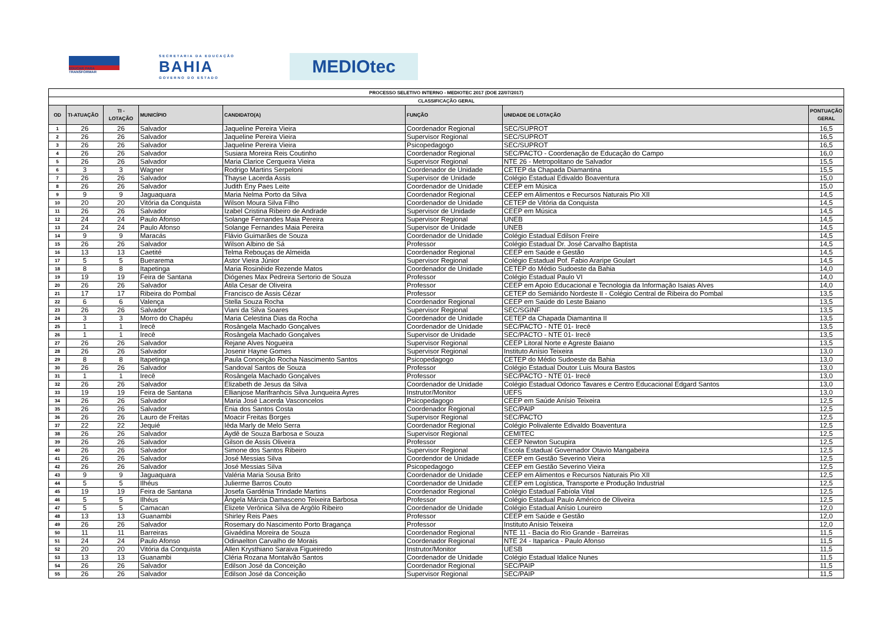EDUCAR PARA TRANSFORMAR
SECRETARIA DA EDUCAÇÃO
BAHIA
GOVERNO DO ESTADO
MEDIOtec
| PROCESSO SELETIVO INTERNO - MEDIOTEC 2017 (DOE 22/07/2017) | | | | | | | |
| CLASSIFICAÇÃO GERAL | | | | | | | |
| OD | TI-ATUAÇÃO | TI - LOTAÇÃO | MUNICÍPIO | CANDIDATO(A) | FUNÇÃO | UNIDADE DE LOTAÇÃO | PONTUAÇÃO GERAL |
| 1 | 26 | 26 | Salvador | Jaqueline Pereira Vieira | Coordenador Regional | SEC/SUPROT | 16,5 |
| 2 | 26 | 26 | Salvador | Jaqueline Pereira Vieira | Supervisor Regional | SEC/SUPROT | 16,5 |
| 3 | 26 | 26 | Salvador | Jaqueline Pereira Vieira | Psicopedagogo | SEC/SUPROT | 16,5 |
| 4 | 26 | 26 | Salvador | Susiara Moreira Reis Coutinho | Coordenador Regional | SEC/PACTO - Coordenação de Educação do Campo | 16,0 |
| 5 | 26 | 26 | Salvador | Maria Clarice Cerqueira Vieira | Supervisor Regional | NTE 26 - Metropolitano de Salvador | 15,5 |
| 6 | 3 | 3 | Wagner | Rodrigo Martins Serpeloni | Coordenador de Unidade | CETEP da Chapada Diamantina | 15,5 |
| 7 | 26 | 26 | Salvador | Thayse Lacerda Assis | Supervisor de Unidade | Colégio Estadual Edivaldo Boaventura | 15,0 |
| 8 | 26 | 26 | Salvador | Judith Eny Paes Leite | Coordenador de Unidade | CEEP em Música | 15,0 |
| 9 | 9 | 9 | Jaguaquara | Maria Nelma Porto da Silva | Coordenador Regional | CEEP em Alimentos e Recursos Naturais Pio XII | 14,5 |
| 10 | 20 | 20 | Vitória da Conquista | Wilson Moura Silva Filho | Coordenador de Unidade | CETEP de Vitória da Conquista | 14,5 |
| 11 | 26 | 26 | Salvador | Izabel Cristina Ribeiro de Andrade | Supervisor de Unidade | CEEP em Música | 14,5 |
| 12 | 24 | 24 | Paulo Afonso | Solange Fernandes Maia Pereira | Supervisor Regional | UNEB | 14,5 |
| 13 | 24 | 24 | Paulo Afonso | Solange Fernandes Maia Pereira | Supervisor de Unidade | UNEB | 14,5 |
| 14 | 9 | 9 | Maracás | Flávio Guimarães de Souza | Coordenador de Unidade | Colégio Estadual Edilson Freire | 14,5 |
| 15 | 26 | 26 | Salvador | Wilson Albino de Sá | Professor | Colégio Estadual Dr. José Carvalho Baptista | 14,5 |
| 16 | 13 | 13 | Caetité | Telma Rebouças de Almeida | Coordenador Regional | CEEP em Saúde e Gestão | 14,5 |
| 17 | 5 | 5 | Buerarema | Astor Vieira Júnior | Supervisor Regional | Colégio Estadual Pof. Fabio Araripe Goulart | 14,5 |
| 18 | 8 | 8 | Itapetinga | Maria Rosinêide Rezende Matos | Coordenador de Unidade | CETEP do Médio Sudoeste da Bahia | 14,0 |
| 19 | 19 | 19 | Feira de Santana | Diógenes Max Pedreira Sertorio de Souza | Professor | Colégio Estadual Paulo VI | 14,0 |
| 20 | 26 | 26 | Salvador | Átila Cesar de Oliveira | Professor | CEEP em Apoio Educacional e Tecnologia da Informação Isaias Alves | 14,0 |
| 21 | 17 | 17 | Ribeira do Pombal | Francisco de Assis Cézar | Professor | CETEP do Semiárido Nordeste II - Colégio Central de Ribeira do Pombal | 13,5 |
| 22 | 6 | 6 | Valença | Stella Souza Rocha | Coordenador Regional | CEEP em Saúde do Leste Baiano | 13,5 |
| 23 | 26 | 26 | Salvador | Viani da Silva Soares | Supervisor Regional | SEC/SGINF | 13,5 |
| 24 | 3 | 3 | Morro do Chapéu | Maria Celestina Dias da Rocha | Coordenador de Unidade | CETEP da Chapada Diamantina II | 13,5 |
| 25 | 1 | 1 | Irecê | Rosângela Machado Gonçalves | Coordenador de Unidade | SEC/PACTO - NTE 01- Irecê | 13,5 |
| 26 | 1 | 1 | Irecê | Rosângela Machado Gonçalves | Supervisor de Unidade | SEC/PACTO - NTE 01- Irecê | 13,5 |
| 27 | 26 | 26 | Salvador | Rejane Alves Nogueira | Supervisor Regional | CEEP Litoral Norte e Agreste Baiano | 13,5 |
| 28 | 26 | 26 | Salvador | Josenir Hayne Gomes | Supervisor Regional | Instituto Anísio Teixeira | 13,0 |
| 29 | 8 | 8 | Itapetinga | Paula Conceição Rocha Nascimento Santos | Psicopedagogo | CETEP do Médio Sudoeste da Bahia | 13,0 |
| 30 | 26 | 26 | Salvador | Sandoval Santos de Souza | Professor | Colégio Estadual Doutor Luis Moura Bastos | 13,0 |
| 31 | 1 | 1 | Irecê | Rosângela Machado Gonçalves | Professor | SEC/PACTO - NTE 01- Irecê | 13,0 |
| 32 | 26 | 26 | Salvador | Elizabeth de Jesus da Silva | Coordenador de Unidade | Colégio Estadual Odorico Tavares e Centro Educacional Edgard Santos | 13,0 |
| 33 | 19 | 19 | Feira de Santana | Ellianjose Marifranhcis Silva Junqueira Ayres | Instrutor/Monitor | UEFS | 13,0 |
| 34 | 26 | 26 | Salvador | Maria José Lacerda Vasconcelos | Psicopedagogo | CEEP em Saúde Anísio Teixeira | 12,5 |
| 35 | 26 | 26 | Salvador | Enia dos Santos Costa | Coordenador Regional | SEC/PAIP | 12,5 |
| 36 | 26 | 26 | Lauro de Freitas | Moacir Freitas Borges | Supervisor Regional | SEC/PACTO | 12,5 |
| 37 | 22 | 22 | Jequié | Iêda Marly de Melo Serra | Coordenador Regional | Colégio Polivalente Edivaldo Boaventura | 12,5 |
| 38 | 26 | 26 | Salvador | Aydê de Souza Barbosa e Souza | Supervisor Regional | CEMITEC | 12,5 |
| 39 | 26 | 26 | Salvador | Gilson de Assis Oliveira | Professor | CEEP Newton Sucupira | 12,5 |
| 40 | 26 | 26 | Salvador | Simone dos Santos Ribeiro | Supervisor Regional | Escola Estadual Governador Otavio Mangabeira | 12,5 |
| 41 | 26 | 26 | Salvador | José Messias Silva | Coordendor de Unidade | CEEP em Gestão Severino Vieira | 12,5 |
| 42 | 26 | 26 | Salvador | José Messias Silva | Psicopedagogo | CEEP em Gestão Severino Vieira | 12,5 |
| 43 | 9 | 9 | Jaguaquara | Valéria Maria Sousa Brito | Coordenador de Unidade | CEEP em Alimentos e Recursos Naturais Pio XII | 12,5 |
| 44 | 5 | 5 | Ilhéus | Julierme Barros Couto | Coordenador de Unidade | CEEP em Logística, Transporte e Produção Industrial | 12,5 |
| 45 | 19 | 19 | Feira de Santana | Josefa Gardênia Trindade Martins | Coordenador Regional | Colégio Estadual Fabíola Vital | 12,5 |
| 46 | 5 | 5 | Ilhéus | Ângela Márcia Damasceno Teixeira Barbosa | Professor | Colégio Estadual Paulo Américo de Oliveira | 12,5 |
| 47 | 5 | 5 | Camacan | Elizete Verônica Silva de Argôlo Ribeiro | Coordenador de Unidade | Colégio Estadual Anísio Loureiro | 12,0 |
| 48 | 13 | 13 | Guanambi | Shirley Reis Paes | Professor | CEEP em Saúde e Gestão | 12,0 |
| 49 | 26 | 26 | Salvador | Rosemary do Nascimento Porto Bragança | Professor | Instituto Anísio Teixeira | 12,0 |
| 50 | 11 | 11 | Barreiras | Givaédina Moreira de Souza | Coordenador Regional | NTE 11 - Bacia do Rio Grande - Barreiras | 11,5 |
| 51 | 24 | 24 | Paulo Afonso | Odinaelton Carvalho de Morais | Coordenador Regional | NTE 24 - Itaparica - Paulo Afonso | 11,5 |
| 52 | 20 | 20 | Vitória da Conquista | Allen Krysthiano Saraiva Figueiredo | Instrutor/Monitor | UESB | 11,5 |
| 53 | 13 | 13 | Guanambi | Cléria Rozana Montalvão Santos | Coordenador de Unidade | Colégio Estadual Idalice Nunes | 11,5 |
| 54 | 26 | 26 | Salvador | Edilson José da Conceição | Coordenador Regional | SEC/PAIP | 11,5 |
| 55 | 26 | 26 | Salvador | Edilson José da Conceição | Supervisor Regional | SEC/PAIP | 11,5 |